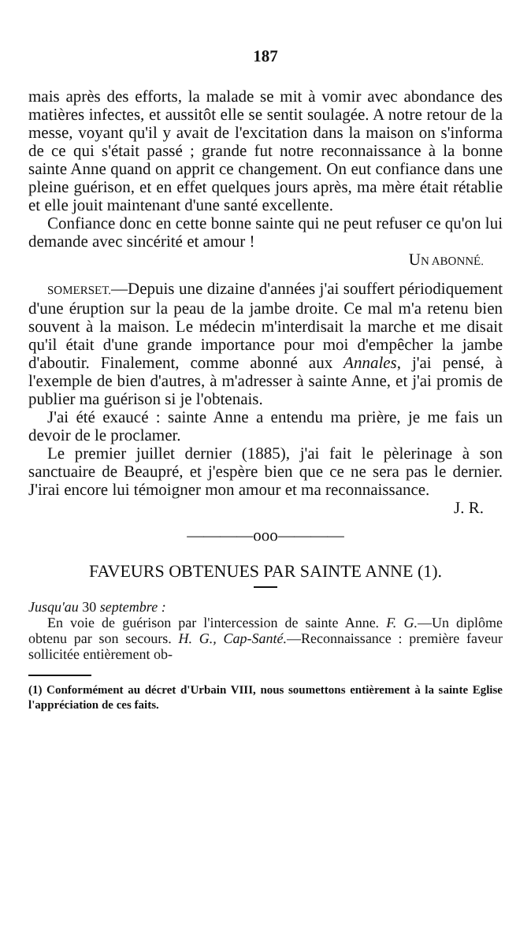187
mais après des efforts, la malade se mit à vomir avec abondance des matières infectes, et aussitôt elle se sentit soulagée. A notre retour de la messe, voyant qu'il y avait de l'excitation dans la maison on s'informa de ce qui s'était passé ; grande fut notre reconnaissance à la bonne sainte Anne quand on apprit ce changement. On eut confiance dans une pleine guérison, et en effet quelques jours après, ma mère était rétablie et elle jouit maintenant d'une santé excellente.
Confiance donc en cette bonne sainte qui ne peut refuser ce qu'on lui demande avec sincérité et amour !
UN ABONNÉ.
SOMERSET.—Depuis une dizaine d'années j'ai souffert périodiquement d'une éruption sur la peau de la jambe droite. Ce mal m'a retenu bien souvent à la maison. Le médecin m'interdisait la marche et me disait qu'il était d'une grande importance pour moi d'empêcher la jambe d'aboutir. Finalement, comme abonné aux Annales, j'ai pensé, à l'exemple de bien d'autres, à m'adresser à sainte Anne, et j'ai promis de publier ma guérison si je l'obtenais.
J'ai été exaucé : sainte Anne a entendu ma prière, je me fais un devoir de le proclamer.
Le premier juillet dernier (1885), j'ai fait le pèlerinage à son sanctuaire de Beaupré, et j'espère bien que ce ne sera pas le dernier. J'irai encore lui témoigner mon amour et ma reconnaissance.
J. R.
————ooo————
FAVEURS OBTENUES PAR SAINTE ANNE (1).
Jusqu'au 30 septembre :
En voie de guérison par l'intercession de sainte Anne. F. G.—Un diplôme obtenu par son secours. H. G., Cap-Santé.—Reconnaissance : première faveur sollicitée entièrement ob-
(1) Conformément au décret d'Urbain VIII, nous soumettons entièrement à la sainte Eglise l'appréciation de ces faits.